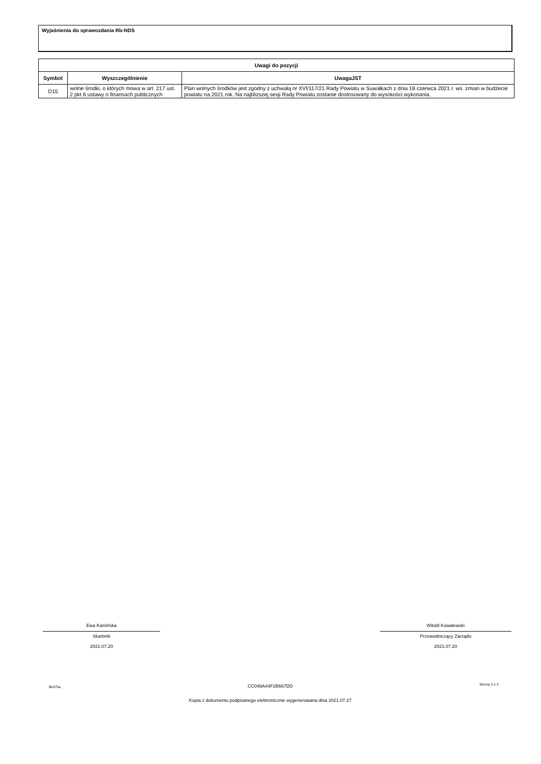Wyjaśnienia do sprawozdania Rb-NDS
| Uwagi do pozycji | | |
| --- | --- | --- |
| Symbol | Wyszczególnienie | UwagaJST |
| D15 | wolne środki, o których mowa w art. 217 ust. 2 pkt 6 ustawy o finansach publicznych | Plan wolnych środków jest zgodny z uchwałą nr XVI/117/21 Rady Powiatu w Suwałkach z dnia 18 czerwca 2021 r. ws. zmian w budżecie powiatu na 2021 rok. Na najbliższej sesji Rady Powiatu zostanie dostosowany do wysokości wykonania. |
Ewa Kamińska
Skarbnik
2021.07.20
Witold Kowalewski
Przewodniczący Zarządu
2021.07.20
BeSTia CC048A44F2B667DD Strona 3 z 3
Kopia z dokumentu podpisanego elektronicznie wygenerowana dnia 2021.07.27